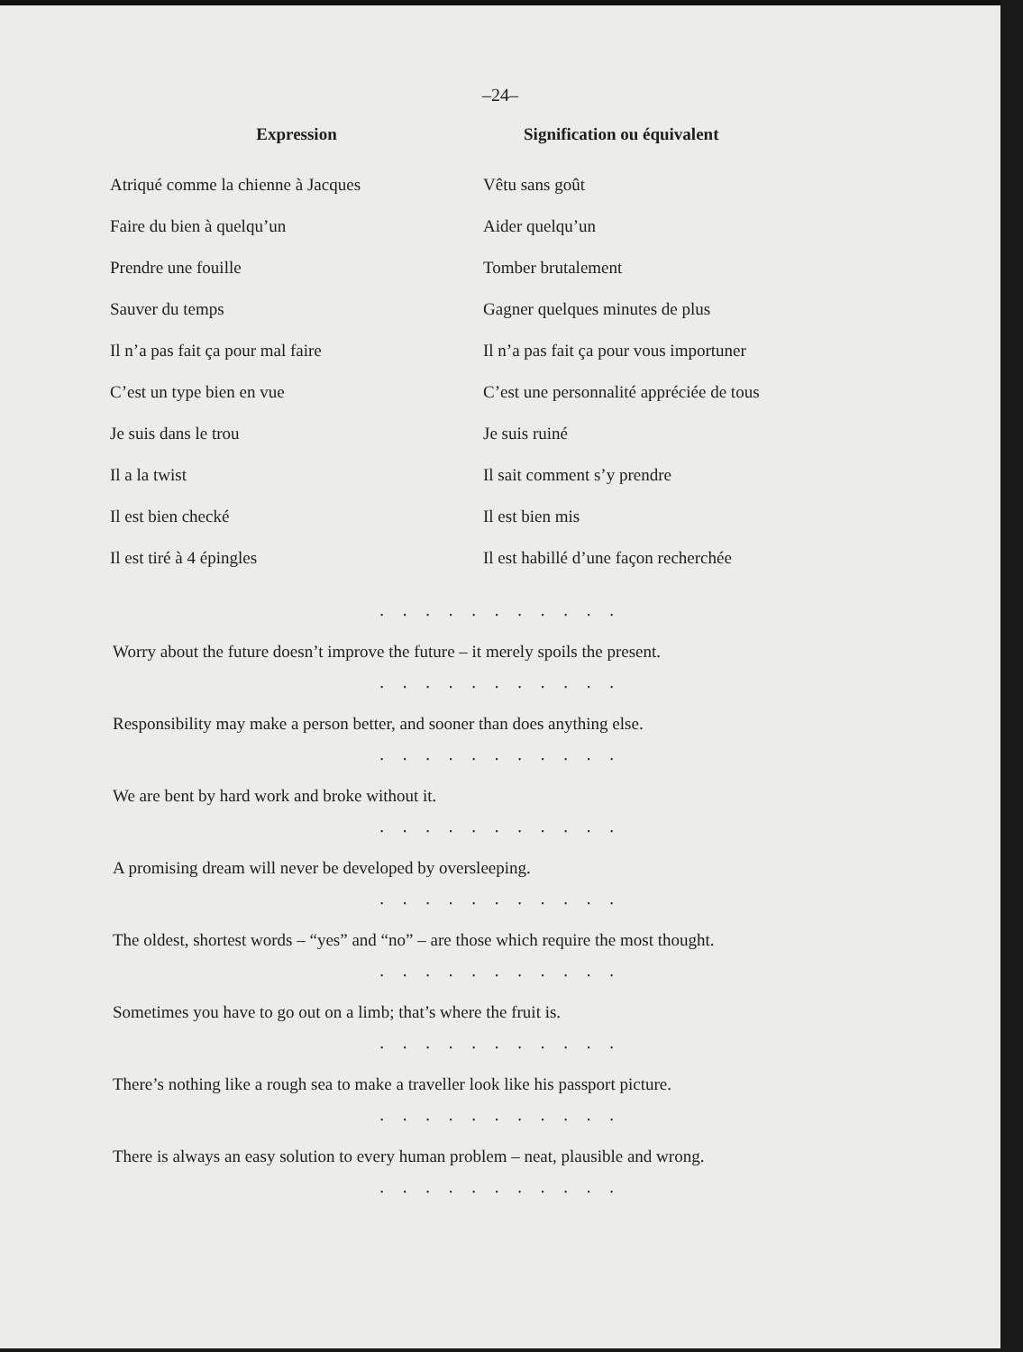–24–
| Expression | Signification ou équivalent |
| --- | --- |
| Atriqué comme la chienne à Jacques | Vêtu sans goût |
| Faire du bien à quelqu’un | Aider quelqu’un |
| Prendre une fouille | Tomber brutalement |
| Sauver du temps | Gagner quelques minutes de plus |
| Il n’a pas fait ça pour mal faire | Il n’a pas fait ça pour vous importuner |
| C’est un type bien en vue | C’est une personnalité appréciée de tous |
| Je suis dans le trou | Je suis ruiné |
| Il a la twist | Il sait comment s’y prendre |
| Il est bien checké | Il est bien mis |
| Il est tiré à 4 épingles | Il est habillé d’une façon recherchée |
. . . . . . . . . . .
Worry about the future doesn’t improve the future – it merely spoils the present.
. . . . . . . . . . .
Responsibility may make a person better, and sooner than does anything else.
. . . . . . . . . . .
We are bent by hard work and broke without it.
. . . . . . . . . . .
A promising dream will never be developed by oversleeping.
. . . . . . . . . . .
The oldest, shortest words – “yes” and “no” – are those which require the most thought.
. . . . . . . . . . .
Sometimes you have to go out on a limb; that’s where the fruit is.
. . . . . . . . . . .
There’s nothing like a rough sea to make a traveller look like his passport picture.
. . . . . . . . . . .
There is always an easy solution to every human problem – neat, plausible and wrong.
. . . . . . . . . . .